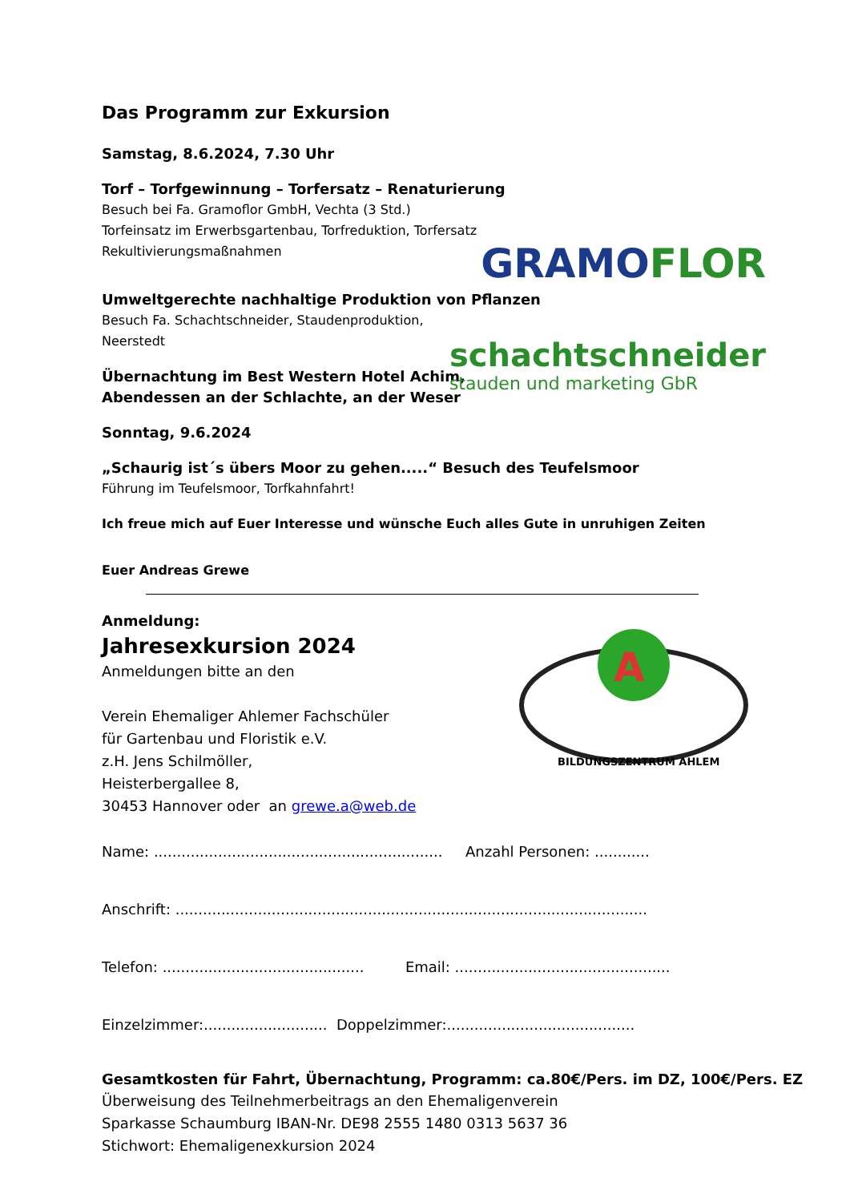GRAMOFLOR
schachtschneider
stauden und marketing GbR
A
BILDUNGSZENTRUM AHLEM
Das Programm zur Exkursion
Samstag, 8.6.2024, 7.30 Uhr
Torf – Torfgewinnung – Torfersatz – Renaturierung
Besuch bei Fa. Gramoflor GmbH, Vechta (3 Std.)
Torfeinsatz im Erwerbsgartenbau, Torfreduktion, Torfersatz
Rekultivierungsmaßnahmen
Umweltgerechte nachhaltige Produktion von Pflanzen
Besuch Fa. Schachtschneider, Staudenproduktion,
Neerstedt
Übernachtung im Best Western Hotel Achim,
Abendessen an der Schlachte, an der Weser
Sonntag, 9.6.2024
„Schaurig ist´s übers Moor zu gehen.....“ Besuch des Teufelsmoor
Führung im Teufelsmoor, Torfkahnfahrt!
Ich freue mich auf Euer Interesse und wünsche Euch alles Gute in unruhigen Zeiten
Euer Andreas Grewe
Anmeldung:
Jahresexkursion 2024
Anmeldungen bitte an den
Verein Ehemaliger Ahlemer Fachschüler
für Gartenbau und Floristik e.V.
z.H. Jens Schilmöller,
Heisterbergallee 8,
30453 Hannover oder an grewe.a@web.de
Name: ............................................................... Anzahl Personen: ............
Anschrift: .......................................................................................................
Telefon: ............................................ Email: ...............................................
Einzelzimmer:........................... Doppelzimmer:.........................................
Gesamtkosten für Fahrt, Übernachtung, Programm: ca.80€/Pers. im DZ, 100€/Pers. EZ
Überweisung des Teilnehmerbeitrags an den Ehemaligenverein
Sparkasse Schaumburg IBAN-Nr. DE98 2555 1480 0313 5637 36
Stichwort: Ehemaligenexkursion 2024